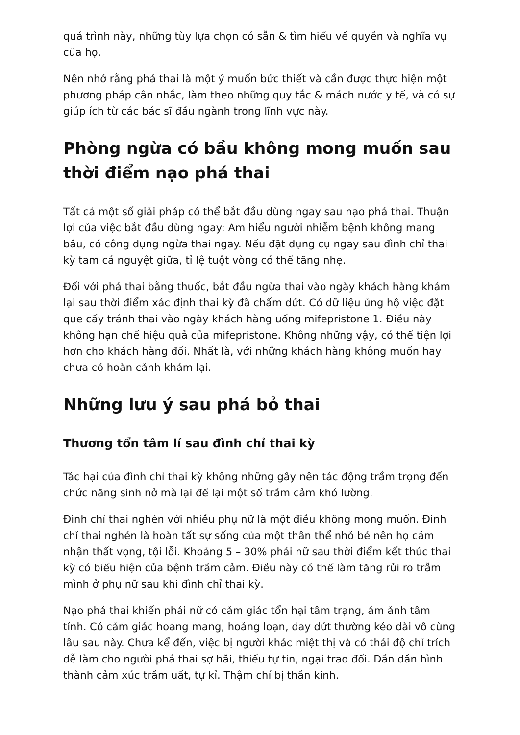quá trình này, những tùy lựa chọn có sẵn & tìm hiểu về quyền và nghĩa vụ của họ.
Nên nhớ rằng phá thai là một ý muốn bức thiết và cần được thực hiện một phương pháp cân nhắc, làm theo những quy tắc & mách nước y tế, và có sự giúp ích từ các bác sĩ đầu ngành trong lĩnh vực này.
Phòng ngừa có bầu không mong muốn sau thời điểm nạo phá thai
Tất cả một số giải pháp có thể bắt đầu dùng ngay sau nạo phá thai. Thuận lợi của việc bắt đầu dùng ngay: Am hiểu người nhiễm bệnh không mang bầu, có công dụng ngừa thai ngay. Nếu đặt dụng cụ ngay sau đình chỉ thai kỳ tam cá nguyệt giữa, tỉ lệ tuột vòng có thể tăng nhẹ.
Đối với phá thai bằng thuốc, bắt đầu ngừa thai vào ngày khách hàng khám lại sau thời điểm xác định thai kỳ đã chấm dứt. Có dữ liệu ủng hộ việc đặt que cấy tránh thai vào ngày khách hàng uống mifepristone 1. Điều này không hạn chế hiệu quả của mifepristone. Không những vậy, có thể tiện lợi hơn cho khách hàng đối. Nhất là, với những khách hàng không muốn hay chưa có hoàn cảnh khám lại.
Những lưu ý sau phá bỏ thai
Thương tổn tâm lí sau đình chỉ thai kỳ
Tác hại của đình chỉ thai kỳ không những gây nên tác động trầm trọng đến chức năng sinh nở mà lại để lại một số trầm cảm khó lường.
Đình chỉ thai nghén với nhiều phụ nữ là một điều không mong muốn. Đình chỉ thai nghén là hoàn tất sự sống của một thân thể nhỏ bé nên họ cảm nhận thất vọng, tội lỗi. Khoảng 5 – 30% phái nữ sau thời điểm kết thúc thai kỳ có biểu hiện của bệnh trầm cảm. Điều này có thể làm tăng rủi ro trẫm mình ở phụ nữ sau khi đình chỉ thai kỳ.
Nạo phá thai khiến phái nữ có cảm giác tổn hại tâm trạng, ám ảnh tâm tính. Có cảm giác hoang mang, hoảng loạn, day dứt thường kéo dài vô cùng lâu sau này. Chưa kể đến, việc bị người khác miệt thị và có thái độ chỉ trích dễ làm cho người phá thai sợ hãi, thiếu tự tin, ngại trao đổi. Dần dần hình thành cảm xúc trầm uất, tự kỉ. Thậm chí bị thần kinh.